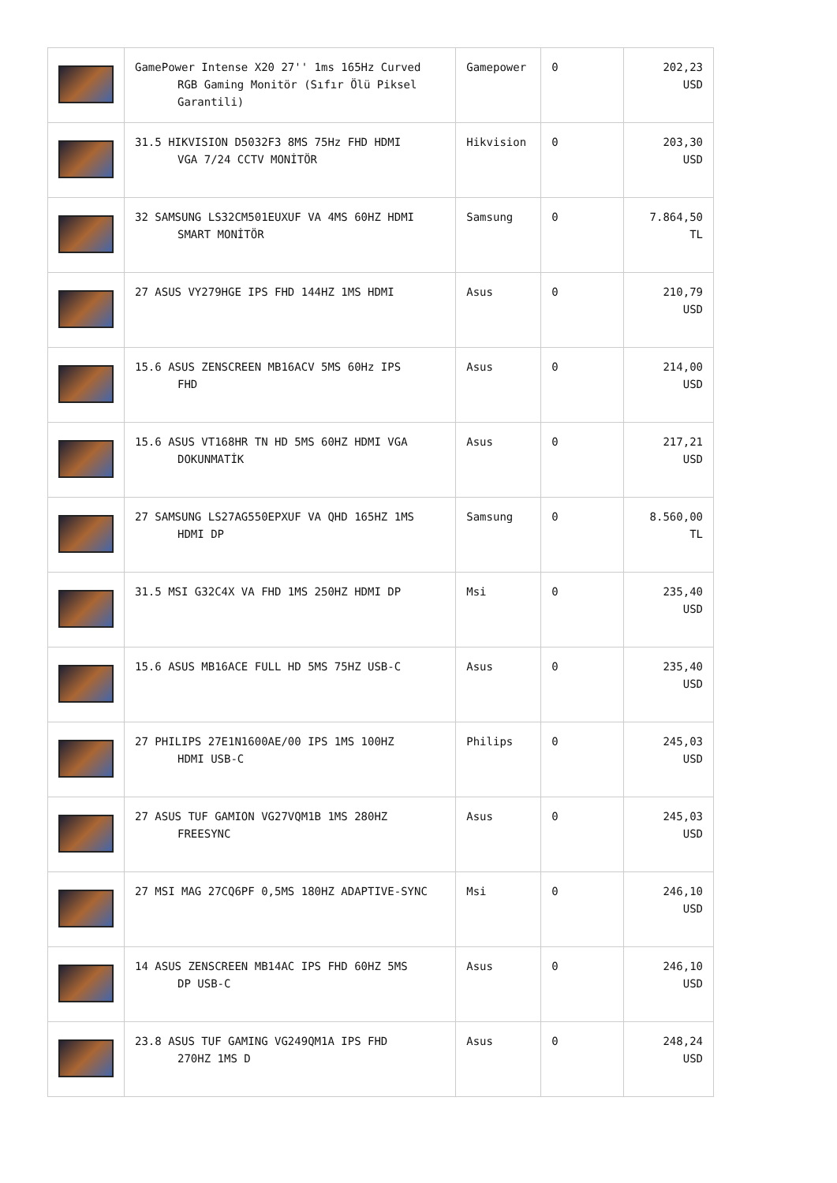| | GamePower Intense X20 27'' 1ms 165Hz Curved RGB Gaming Monitör (Sıfır Ölü Piksel Garantili) | Gamepower | 0 | 202,23 USD |
| | 31.5 HIKVISION D5032F3 8MS 75Hz FHD HDMI VGA 7/24 CCTV MONİTÖR | Hikvision | 0 | 203,30 USD |
| | 32 SAMSUNG LS32CM501EUXUF VA 4MS 60HZ HDMI SMART MONİTÖR | Samsung | 0 | 7.864,50 TL |
| | 27 ASUS VY279HGE IPS FHD 144HZ 1MS HDMI | Asus | 0 | 210,79 USD |
| | 15.6 ASUS ZENSCREEN MB16ACV 5MS 60Hz IPS FHD | Asus | 0 | 214,00 USD |
| | 15.6 ASUS VT168HR TN HD 5MS 60HZ HDMI VGA DOKUNMATİK | Asus | 0 | 217,21 USD |
| | 27 SAMSUNG LS27AG550EPXUF VA QHD 165HZ 1MS HDMI DP | Samsung | 0 | 8.560,00 TL |
| | 31.5 MSI G32C4X VA FHD 1MS 250HZ HDMI DP | Msi | 0 | 235,40 USD |
| | 15.6 ASUS MB16ACE FULL HD 5MS 75HZ USB-C | Asus | 0 | 235,40 USD |
| | 27 PHILIPS 27E1N1600AE/00 IPS 1MS 100HZ HDMI USB-C | Philips | 0 | 245,03 USD |
| | 27 ASUS TUF GAMION VG27VQM1B 1MS 280HZ FREESYNC | Asus | 0 | 245,03 USD |
| | 27 MSI MAG 27CQ6PF 0,5MS 180HZ ADAPTIVE-SYNC | Msi | 0 | 246,10 USD |
| | 14 ASUS ZENSCREEN MB14AC IPS FHD 60HZ 5MS DP USB-C | Asus | 0 | 246,10 USD |
| | 23.8 ASUS TUF GAMING VG249QM1A IPS FHD 270HZ 1MS D | Asus | 0 | 248,24 USD |